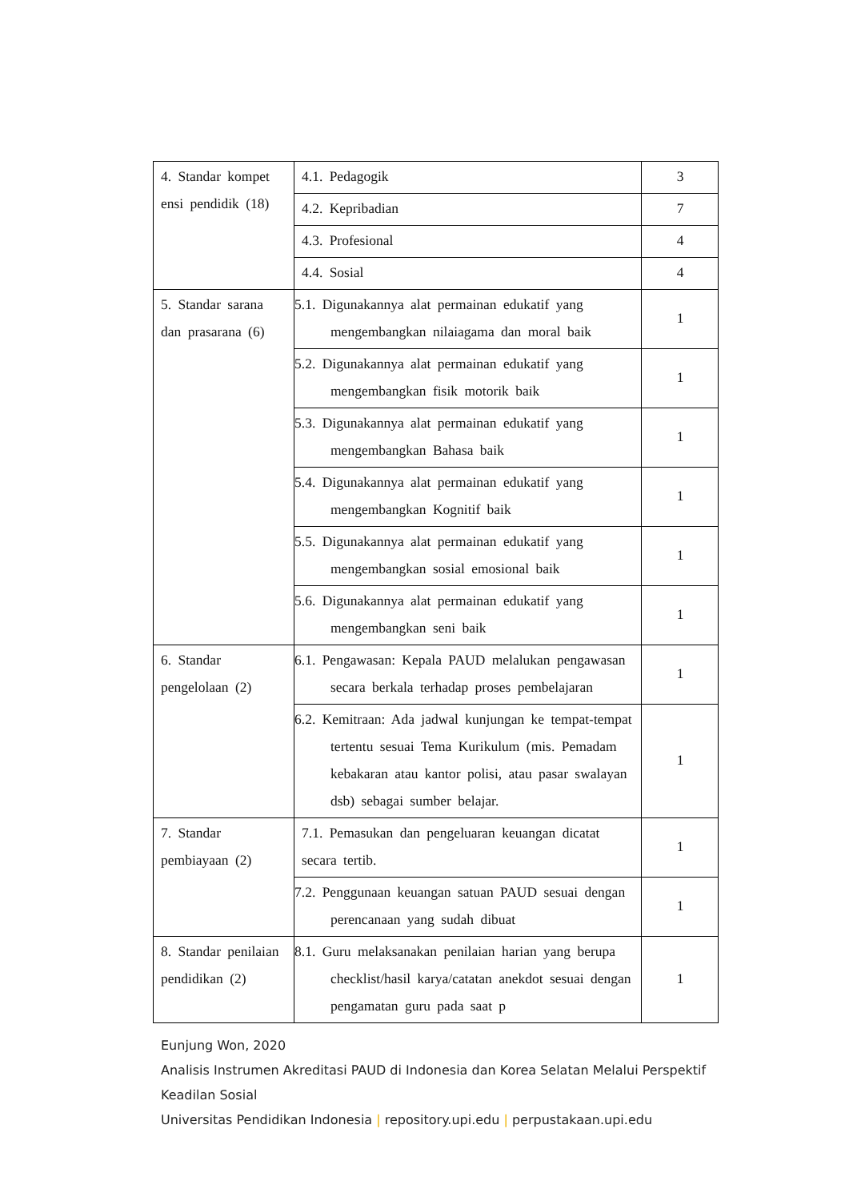| 4. Standar kompet ensi pendidik (18) | 4.1. Pedagogik | 3 |
| | 4.2. Kepribadian | 7 |
| | 4.3. Profesional | 4 |
| | 4.4. Sosial | 4 |
| 5. Standar sarana dan prasarana (6) | 5.1. Digunakannya alat permainan edukatif yang mengembangkan nilaiagama dan moral baik | 1 |
| | 5.2. Digunakannya alat permainan edukatif yang mengembangkan fisik motorik baik | 1 |
| | 5.3. Digunakannya alat permainan edukatif yang mengembangkan Bahasa baik | 1 |
| | 5.4. Digunakannya alat permainan edukatif yang mengembangkan Kognitif baik | 1 |
| | 5.5. Digunakannya alat permainan edukatif yang mengembangkan sosial emosional baik | 1 |
| | 5.6. Digunakannya alat permainan edukatif yang mengembangkan seni baik | 1 |
| 6. Standar pengelolaan (2) | 6.1. Pengawasan: Kepala PAUD melalukan pengawasan secara berkala terhadap proses pembelajaran | 1 |
| | 6.2. Kemitraan: Ada jadwal kunjungan ke tempat-tempat tertentu sesuai Tema Kurikulum (mis. Pemadam kebakaran atau kantor polisi, atau pasar swalayan dsb) sebagai sumber belajar. | 1 |
| 7. Standar pembiayaan (2) | 7.1. Pemasukan dan pengeluaran keuangan dicatat secara tertib. | 1 |
| | 7.2. Penggunaan keuangan satuan PAUD sesuai dengan perencanaan yang sudah dibuat | 1 |
| 8. Standar penilaian pendidikan (2) | 8.1. Guru melaksanakan penilaian harian yang berupa checklist/hasil karya/catatan anekdot sesuai dengan pengamatan guru pada saat p | 1 |
Eunjung Won, 2020
Analisis Instrumen Akreditasi PAUD di Indonesia dan Korea Selatan Melalui Perspektif Keadilan Sosial
Universitas Pendidikan Indonesia | repository.upi.edu | perpustakaan.upi.edu